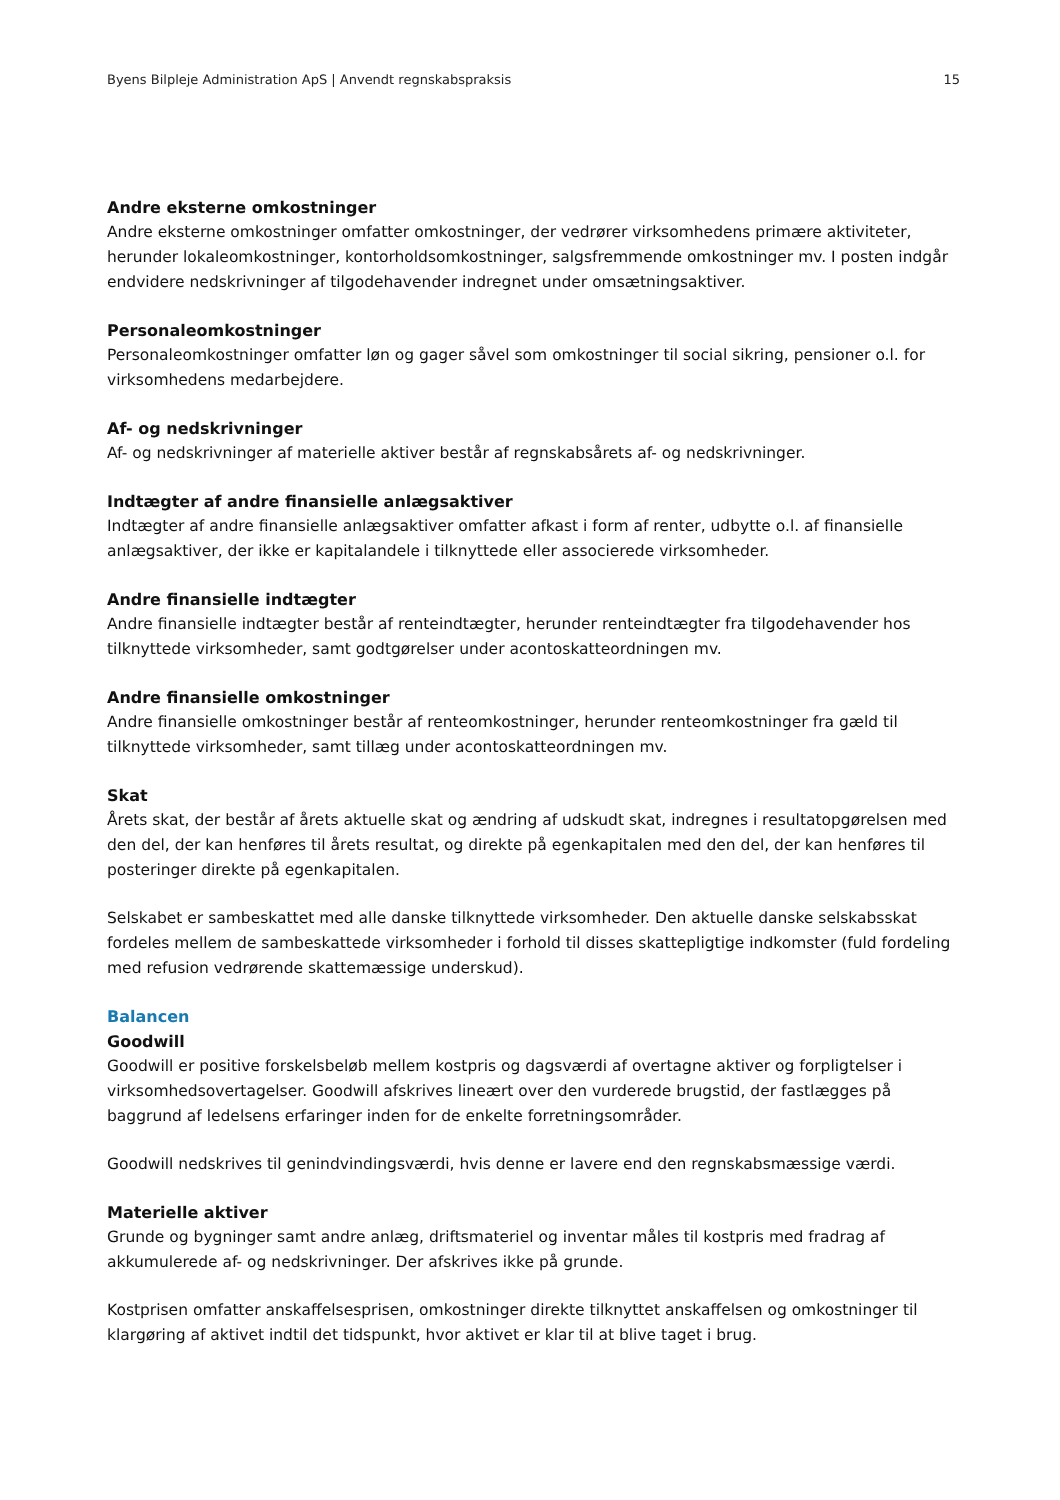Byens Bilpleje Administration ApS | Anvendt regnskabspraksis 15
Andre eksterne omkostninger
Andre eksterne omkostninger omfatter omkostninger, der vedrører virksomhedens primære aktiviteter, herunder lokaleomkostninger, kontorholdsomkostninger, salgsfremmende omkostninger mv. I posten indgår endvidere nedskrivninger af tilgodehavender indregnet under omsætningsaktiver.
Personaleomkostninger
Personaleomkostninger omfatter løn og gager såvel som omkostninger til social sikring, pensioner o.l. for virksomhedens medarbejdere.
Af- og nedskrivninger
Af- og nedskrivninger af materielle aktiver består af regnskabsårets af- og nedskrivninger.
Indtægter af andre finansielle anlægsaktiver
Indtægter af andre finansielle anlægsaktiver omfatter afkast i form af renter, udbytte o.l. af finansielle anlægsaktiver, der ikke er kapitalandele i tilknyttede eller associerede virksomheder.
Andre finansielle indtægter
Andre finansielle indtægter består af renteindtægter, herunder renteindtægter fra tilgodehavender hos tilknyttede virksomheder, samt godtgørelser under acontoskatteordningen mv.
Andre finansielle omkostninger
Andre finansielle omkostninger består af renteomkostninger, herunder renteomkostninger fra gæld til tilknyttede virksomheder, samt tillæg under acontoskatteordningen mv.
Skat
Årets skat, der består af årets aktuelle skat og ændring af udskudt skat, indregnes i resultatopgørelsen med den del, der kan henføres til årets resultat, og direkte på egenkapitalen med den del, der kan henføres til posteringer direkte på egenkapitalen.
Selskabet er sambeskattet med alle danske tilknyttede virksomheder. Den aktuelle danske selskabsskat fordeles mellem de sambeskattede virksomheder i forhold til disses skattepligtige indkomster (fuld fordeling med refusion vedrørende skattemæssige underskud).
Balancen
Goodwill
Goodwill er positive forskelsbeløb mellem kostpris og dagsværdi af overtagne aktiver og forpligtelser i virksomhedsovertagelser. Goodwill afskrives lineært over den vurderede brugstid, der fastlægges på baggrund af ledelsens erfaringer inden for de enkelte forretningsområder.
Goodwill nedskrives til genindvindingsværdi, hvis denne er lavere end den regnskabsmæssige værdi.
Materielle aktiver
Grunde og bygninger samt andre anlæg, driftsmateriel og inventar måles til kostpris med fradrag af akkumulerede af- og nedskrivninger. Der afskrives ikke på grunde.
Kostprisen omfatter anskaffelsesprisen, omkostninger direkte tilknyttet anskaffelsen og omkostninger til klargøring af aktivet indtil det tidspunkt, hvor aktivet er klar til at blive taget i brug.